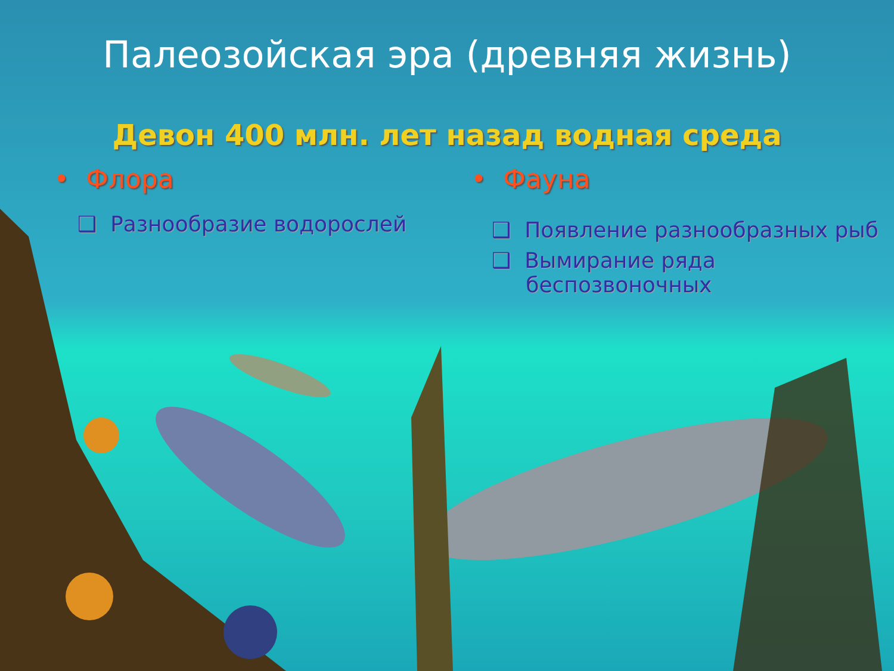Палеозойская эра (древняя жизнь)
Девон 400 млн. лет назад водная среда
• Флора
❑ Разнообразие водорослей
• Фауна
❑ Появление разнообразных рыб
❑ Вымирание ряда
беспозвоночных